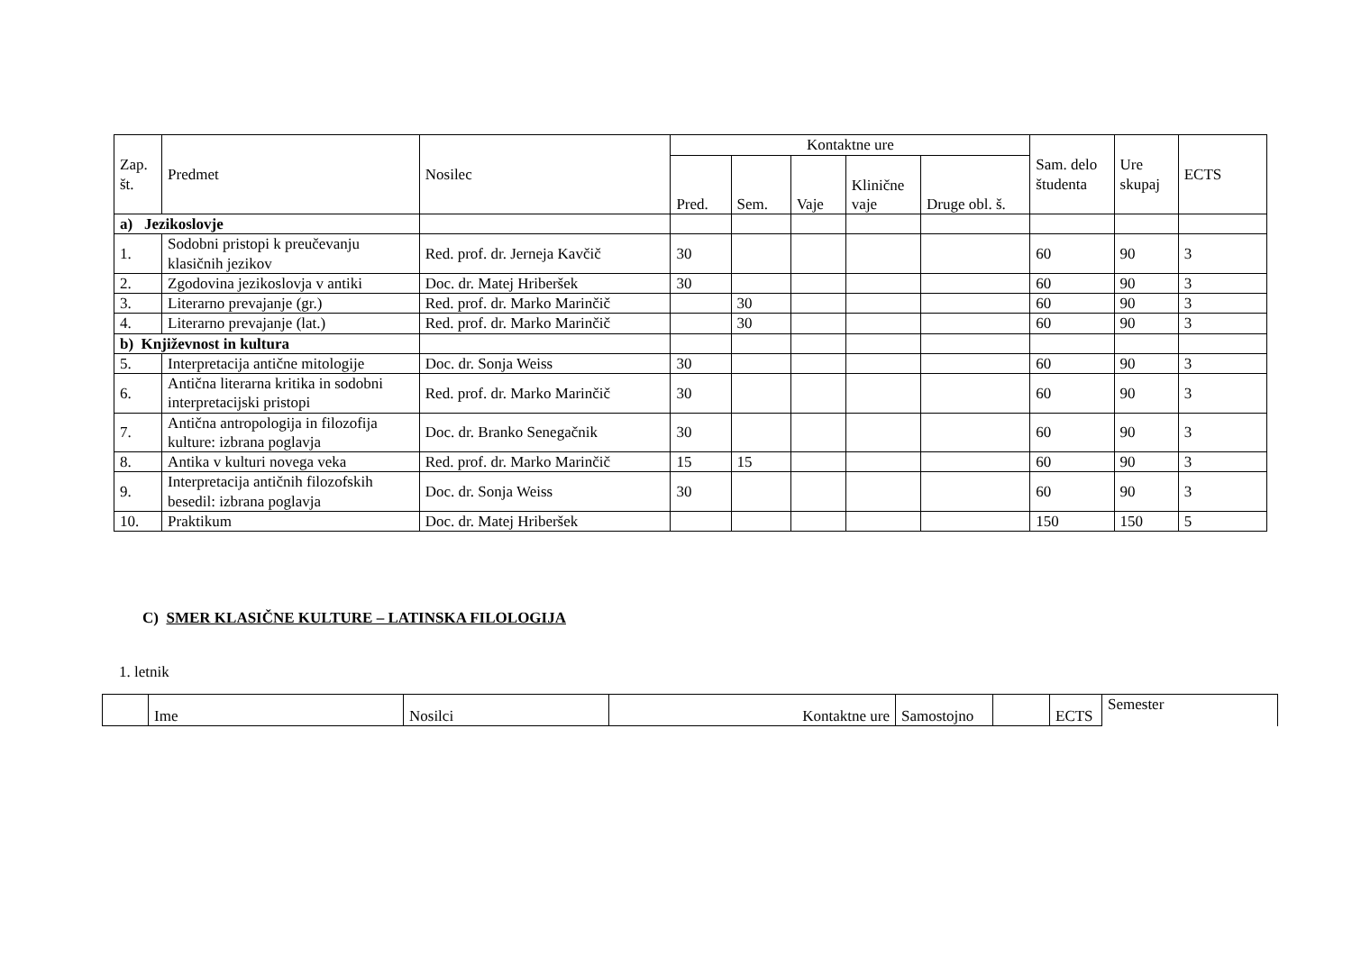| Zap. št. | Predmet | Nosilec | Kontaktne ure | | | | | Sam. delo študenta | Ure skupaj | ECTS |
| --- | --- | --- | --- | --- | --- | --- | --- | --- | --- | --- |
| | | | Pred. | Sem. | Vaje | Klinične vaje | Druge obl. š. | | | |
| a) Jezikoslovje | | | | | | | | | | |
| 1. | Sodobni pristopi k preučevanju klasičnih jezikov | Red. prof. dr. Jerneja Kavčič | 30 | | | | | 60 | 90 | 3 |
| 2. | Zgodovina jezikoslovja v antiki | Doc. dr. Matej Hriberšek | 30 | | | | | 60 | 90 | 3 |
| 3. | Literarno prevajanje (gr.) | Red. prof. dr. Marko Marinčič | | 30 | | | | 60 | 90 | 3 |
| 4. | Literarno prevajanje (lat.) | Red. prof. dr. Marko Marinčič | | 30 | | | | 60 | 90 | 3 |
| b) Književnost in kultura | | | | | | | | | | |
| 5. | Interpretacija antične mitologije | Doc. dr. Sonja Weiss | 30 | | | | | 60 | 90 | 3 |
| 6. | Antična literarna kritika in sodobni interpretacijski pristopi | Red. prof. dr. Marko Marinčič | 30 | | | | | 60 | 90 | 3 |
| 7. | Antična antropologija in filozofija kulture: izbrana poglavja | Doc. dr. Branko Senegačnik | 30 | | | | | 60 | 90 | 3 |
| 8. | Antika v kulturi novega veka | Red. prof. dr. Marko Marinčič | 15 | 15 | | | | 60 | 90 | 3 |
| 9. | Interpretacija antičnih filozofskih besedil: izbrana poglavja | Doc. dr. Sonja Weiss | 30 | | | | | 60 | 90 | 3 |
| 10. | Praktikum | Doc. dr. Matej Hriberšek | | | | | | 150 | 150 | 5 |
C) SMER KLASIČNE KULTURE – LATINSKA FILOLOGIJA
1. letnik
| | Ime | Nosilci | Kontaktne ure | Samostojno | | ECTS | Semester |